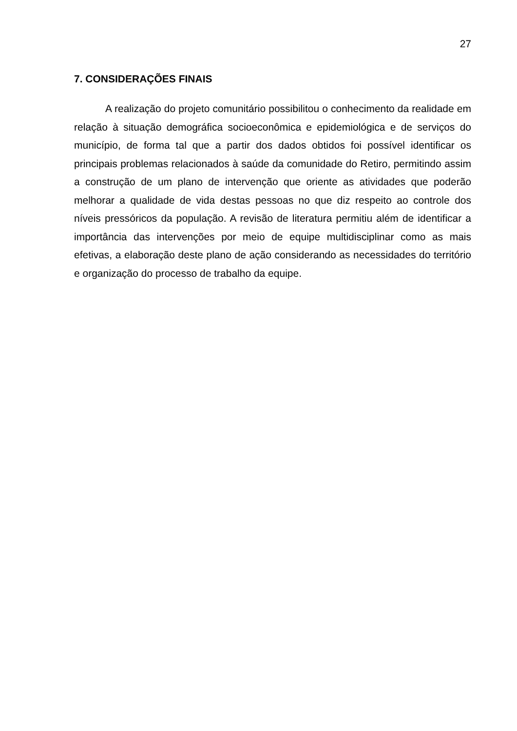27
7. CONSIDERAÇÕES FINAIS
A realização do projeto comunitário possibilitou o conhecimento da realidade em relação à situação demográfica socioeconômica e epidemiológica e de serviços do município, de forma tal que a partir dos dados obtidos foi possível identificar os principais problemas relacionados à saúde da comunidade do Retiro, permitindo assim a construção de um plano de intervenção que oriente as atividades que poderão melhorar a qualidade de vida destas pessoas no que diz respeito ao controle dos níveis pressóricos da população. A revisão de literatura permitiu além de identificar a importância das intervenções por meio de equipe multidisciplinar como as mais efetivas, a elaboração deste plano de ação considerando as necessidades do território e organização do processo de trabalho da equipe.